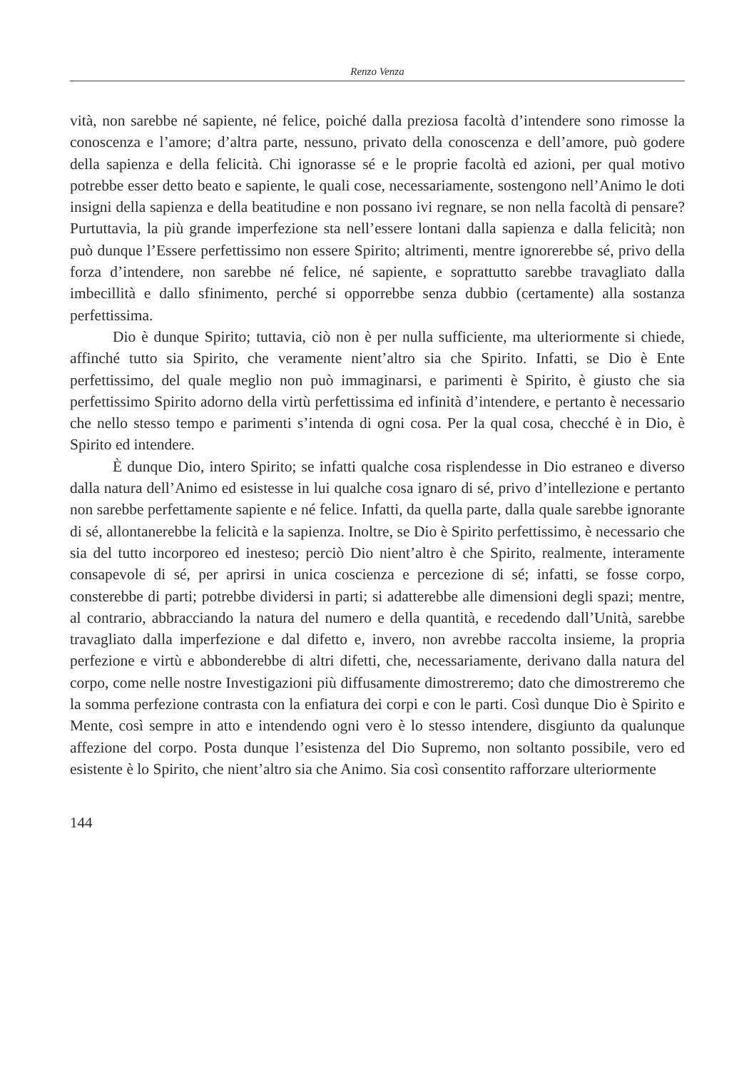Renzo Venza
vità, non sarebbe né sapiente, né felice, poiché dalla preziosa facoltà d’intendere sono rimosse la conoscenza e l’amore; d’altra parte, nessuno, privato della conoscenza e dell’amore, può godere della sapienza e della felicità. Chi ignorasse sé e le proprie facoltà ed azioni, per qual motivo potrebbe esser detto beato e sapiente, le quali cose, necessariamente, sostengono nell’Animo le doti insigni della sapienza e della beatitudine e non possano ivi regnare, se non nella facoltà di pensare? Purtuttavia, la più grande imperfezione sta nell’essere lontani dalla sapienza e dalla felicità; non può dunque l’Essere perfettissimo non essere Spirito; altrimenti, mentre ignorerebbe sé, privo della forza d’intendere, non sarebbe né felice, né sapiente, e soprattutto sarebbe travagliato dalla imbecillità e dallo sfinimento, perché si opporrebbe senza dubbio (certamente) alla sostanza perfettissima.
Dio è dunque Spirito; tuttavia, ciò non è per nulla sufficiente, ma ulteriormente si chiede, affinché tutto sia Spirito, che veramente nient’altro sia che Spirito. Infatti, se Dio è Ente perfettissimo, del quale meglio non può immaginarsi, e parimenti è Spirito, è giusto che sia perfettissimo Spirito adorno della virtù perfettissima ed infinità d’intendere, e pertanto è necessario che nello stesso tempo e parimenti s’intenda di ogni cosa. Per la qual cosa, checché è in Dio, è Spirito ed intendere.
È dunque Dio, intero Spirito; se infatti qualche cosa risplendesse in Dio estraneo e diverso dalla natura dell’Animo ed esistesse in lui qualche cosa ignaro di sé, privo d’intellezione e pertanto non sarebbe perfettamente sapiente e né felice. Infatti, da quella parte, dalla quale sarebbe ignorante di sé, allontanerebbe la felicità e la sapienza. Inoltre, se Dio è Spirito perfettissimo, è necessario che sia del tutto incorporeo ed inesteso; perciò Dio nient’altro è che Spirito, realmente, interamente consapevole di sé, per aprirsi in unica coscienza e percezione di sé; infatti, se fosse corpo, consterebbe di parti; potrebbe dividersi in parti; si adatterebbe alle dimensioni degli spazi; mentre, al contrario, abbracciando la natura del numero e della quantità, e recedendo dall’Unità, sarebbe travagliato dalla imperfezione e dal difetto e, invero, non avrebbe raccolta insieme, la propria perfezione e virtù e abbonderebbe di altri difetti, che, necessariamente, derivano dalla natura del corpo, come nelle nostre Investigazioni più diffusamente dimostreremo; dato che dimostreremo che la somma perfezione contrasta con la enfiatura dei corpi e con le parti. Così dunque Dio è Spirito e Mente, così sempre in atto e intendendo ogni vero è lo stesso intendere, disgiunto da qualunque affezione del corpo. Posta dunque l’esistenza del Dio Supremo, non soltanto possibile, vero ed esistente è lo Spirito, che nient’altro sia che Animo. Sia così consentito rafforzare ulteriormente
144